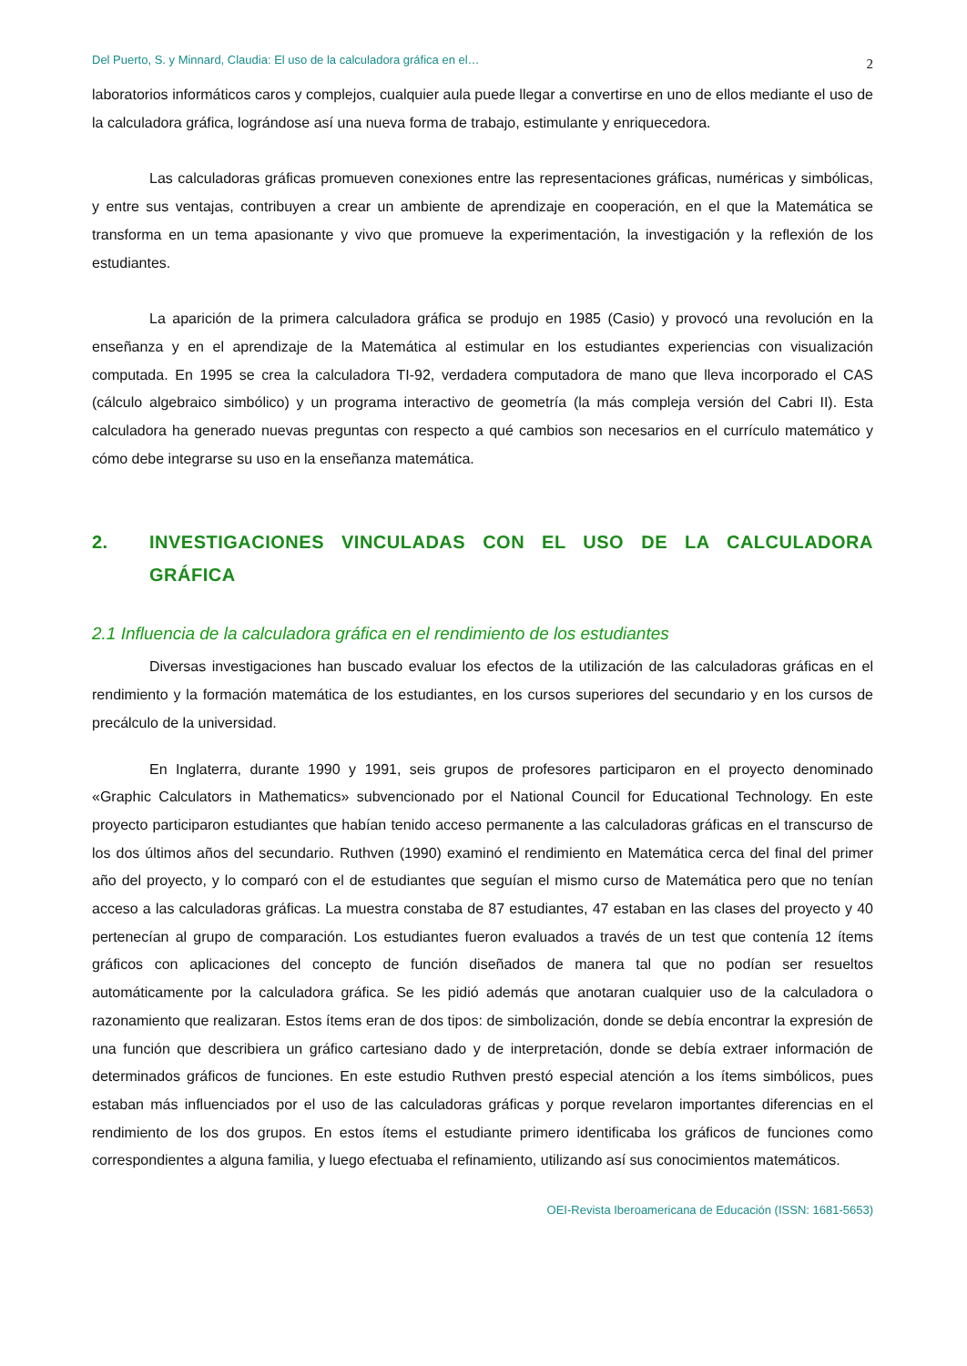Del Puerto, S. y Minnard, Claudia: El uso de la calculadora gráfica en el… 2
laboratorios informáticos caros y complejos, cualquier aula puede llegar a convertirse en uno de ellos mediante el uso de la calculadora gráfica, lográndose así una nueva forma de trabajo, estimulante y enriquecedora.
Las calculadoras gráficas promueven conexiones entre las representaciones gráficas, numéricas y simbólicas, y entre sus ventajas, contribuyen a crear un ambiente de aprendizaje en cooperación, en el que la Matemática se transforma en un tema apasionante y vivo que promueve la experimentación, la investigación y la reflexión de los estudiantes.
La aparición de la primera calculadora gráfica se produjo en 1985 (Casio) y provocó una revolución en la enseñanza y en el aprendizaje de la Matemática al estimular en los estudiantes experiencias con visualización computada. En 1995 se crea la calculadora TI-92, verdadera computadora de mano que lleva incorporado el CAS (cálculo algebraico simbólico) y un programa interactivo de geometría (la más compleja versión del Cabri II). Esta calculadora ha generado nuevas preguntas con respecto a qué cambios son necesarios en el currículo matemático y cómo debe integrarse su uso en la enseñanza matemática.
2. INVESTIGACIONES VINCULADAS CON EL USO DE LA CALCULADORA GRÁFICA
2.1 Influencia de la calculadora gráfica en el rendimiento de los estudiantes
Diversas investigaciones han buscado evaluar los efectos de la utilización de las calculadoras gráficas en el rendimiento y la formación matemática de los estudiantes, en los cursos superiores del secundario y en los cursos de precálculo de la universidad.
En Inglaterra, durante 1990 y 1991, seis grupos de profesores participaron en el proyecto denominado «Graphic Calculators in Mathematics» subvencionado por el National Council for Educational Technology. En este proyecto participaron estudiantes que habían tenido acceso permanente a las calculadoras gráficas en el transcurso de los dos últimos años del secundario. Ruthven (1990) examinó el rendimiento en Matemática cerca del final del primer año del proyecto, y lo comparó con el de estudiantes que seguían el mismo curso de Matemática pero que no tenían acceso a las calculadoras gráficas. La muestra constaba de 87 estudiantes, 47 estaban en las clases del proyecto y 40 pertenecían al grupo de comparación. Los estudiantes fueron evaluados a través de un test que contenía 12 ítems gráficos con aplicaciones del concepto de función diseñados de manera tal que no podían ser resueltos automáticamente por la calculadora gráfica. Se les pidió además que anotaran cualquier uso de la calculadora o razonamiento que realizaran. Estos ítems eran de dos tipos: de simbolización, donde se debía encontrar la expresión de una función que describiera un gráfico cartesiano dado y de interpretación, donde se debía extraer información de determinados gráficos de funciones. En este estudio Ruthven prestó especial atención a los ítems simbólicos, pues estaban más influenciados por el uso de las calculadoras gráficas y porque revelaron importantes diferencias en el rendimiento de los dos grupos. En estos ítems el estudiante primero identificaba los gráficos de funciones como correspondientes a alguna familia, y luego efectuaba el refinamiento, utilizando así sus conocimientos matemáticos.
OEI-Revista Iberoamericana de Educación (ISSN: 1681-5653)